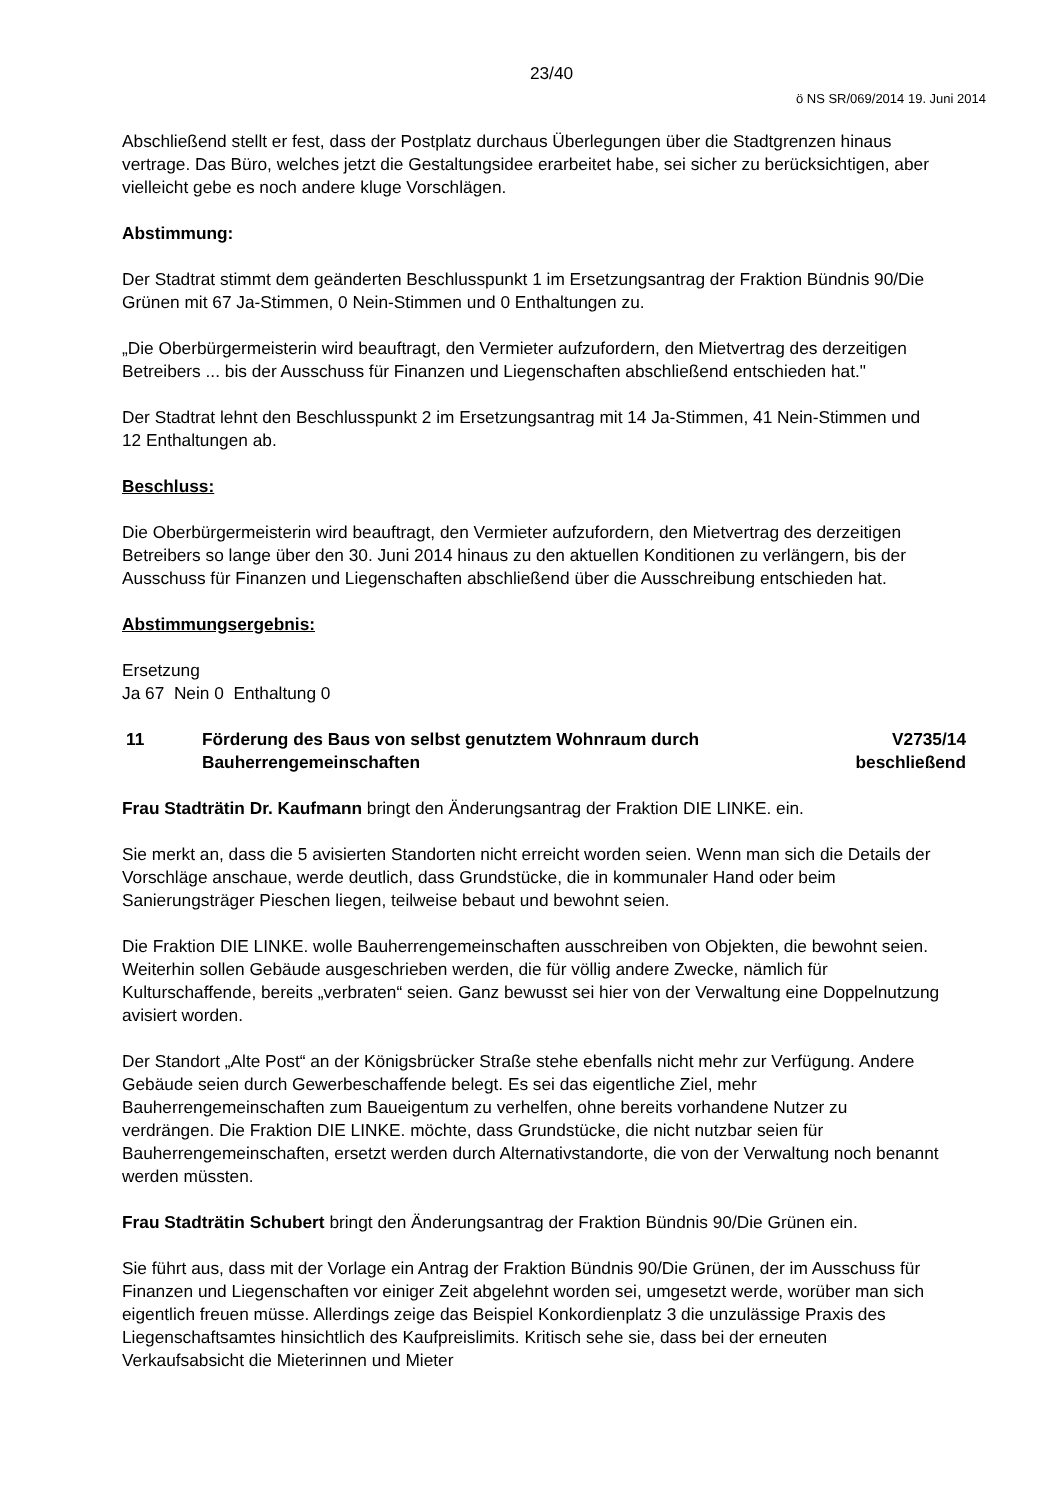23/40
ö NS SR/069/2014 19. Juni 2014
Abschließend stellt er fest, dass der Postplatz durchaus Überlegungen über die Stadtgrenzen hinaus vertrage. Das Büro, welches jetzt die Gestaltungsidee erarbeitet habe, sei sicher zu berücksichtigen, aber vielleicht gebe es noch andere kluge Vorschlägen.
Abstimmung:
Der Stadtrat stimmt dem geänderten Beschlusspunkt 1 im Ersetzungsantrag der Fraktion Bündnis 90/Die Grünen mit 67 Ja-Stimmen, 0 Nein-Stimmen und 0 Enthaltungen zu.
„Die Oberbürgermeisterin wird beauftragt, den Vermieter aufzufordern, den Mietvertrag des derzeitigen Betreibers ... bis der Ausschuss für Finanzen und Liegenschaften abschließend entschieden hat."
Der Stadtrat lehnt den Beschlusspunkt 2 im Ersetzungsantrag mit 14 Ja-Stimmen, 41 Nein-Stimmen und 12 Enthaltungen ab.
Beschluss:
Die Oberbürgermeisterin wird beauftragt, den Vermieter aufzufordern, den Mietvertrag des derzeitigen Betreibers so lange über den 30. Juni 2014 hinaus zu den aktuellen Konditionen zu verlängern, bis der Ausschuss für Finanzen und Liegenschaften abschließend über die Ausschreibung entschieden hat.
Abstimmungsergebnis:
Ersetzung
Ja 67 Nein 0 Enthaltung 0
11 Förderung des Baus von selbst genutztem Wohnraum durch Bauherrengemeinschaften
V2735/14
beschließend
Frau Stadträtin Dr. Kaufmann bringt den Änderungsantrag der Fraktion DIE LINKE. ein.
Sie merkt an, dass die 5 avisierten Standorten nicht erreicht worden seien. Wenn man sich die Details der Vorschläge anschaue, werde deutlich, dass Grundstücke, die in kommunaler Hand oder beim Sanierungsträger Pieschen liegen, teilweise bebaut und bewohnt seien.
Die Fraktion DIE LINKE. wolle Bauherrengemeinschaften ausschreiben von Objekten, die bewohnt seien. Weiterhin sollen Gebäude ausgeschrieben werden, die für völlig andere Zwecke, nämlich für Kulturschaffende, bereits „verbraten“ seien. Ganz bewusst sei hier von der Verwaltung eine Doppelnutzung avisiert worden.
Der Standort „Alte Post“ an der Königsbrücker Straße stehe ebenfalls nicht mehr zur Verfügung. Andere Gebäude seien durch Gewerbeschaffende belegt. Es sei das eigentliche Ziel, mehr Bauherrengemeinschaften zum Baueigentum zu verhelfen, ohne bereits vorhandene Nutzer zu verdrängen. Die Fraktion DIE LINKE. möchte, dass Grundstücke, die nicht nutzbar seien für Bauherrengemeinschaften, ersetzt werden durch Alternativstandorte, die von der Verwaltung noch benannt werden müssten.
Frau Stadträtin Schubert bringt den Änderungsantrag der Fraktion Bündnis 90/Die Grünen ein.
Sie führt aus, dass mit der Vorlage ein Antrag der Fraktion Bündnis 90/Die Grünen, der im Ausschuss für Finanzen und Liegenschaften vor einiger Zeit abgelehnt worden sei, umgesetzt werde, worüber man sich eigentlich freuen müsse. Allerdings zeige das Beispiel Konkordienplatz 3 die unzulässige Praxis des Liegenschaftsamtes hinsichtlich des Kaufpreislimits. Kritisch sehe sie, dass bei der erneuten Verkaufsabsicht die Mieterinnen und Mieter